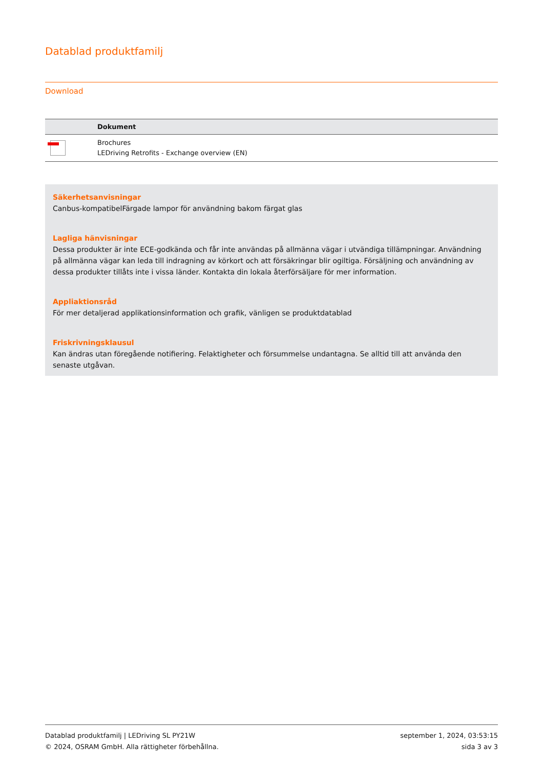Datablad produktfamilj
Download
| | Dokument |
| --- | --- |
| | Brochures LEDriving Retrofits - Exchange overview (EN) |
Säkerhetsanvisningar
Canbus-kompatibelFärgade lampor för användning bakom färgat glas
Lagliga hänvisningar
Dessa produkter är inte ECE-godkända och får inte användas på allmänna vägar i utvändiga tillämpningar. Användning på allmänna vägar kan leda till indragning av körkort och att försäkringar blir ogiltiga. Försäljning och användning av dessa produkter tillåts inte i vissa länder. Kontakta din lokala återförsäljare för mer information.
Appliaktionsråd
För mer detaljerad applikationsinformation och grafik, vänligen se produktdatablad
Friskrivningsklausul
Kan ändras utan föregående notifiering. Felaktigheter och försummelse undantagna. Se alltid till att använda den senaste utgåvan.
Datablad produktfamilj | LEDriving SL PY21W
© 2024, OSRAM GmbH. Alla rättigheter förbehållna.
september 1, 2024, 03:53:15
sida 3 av 3